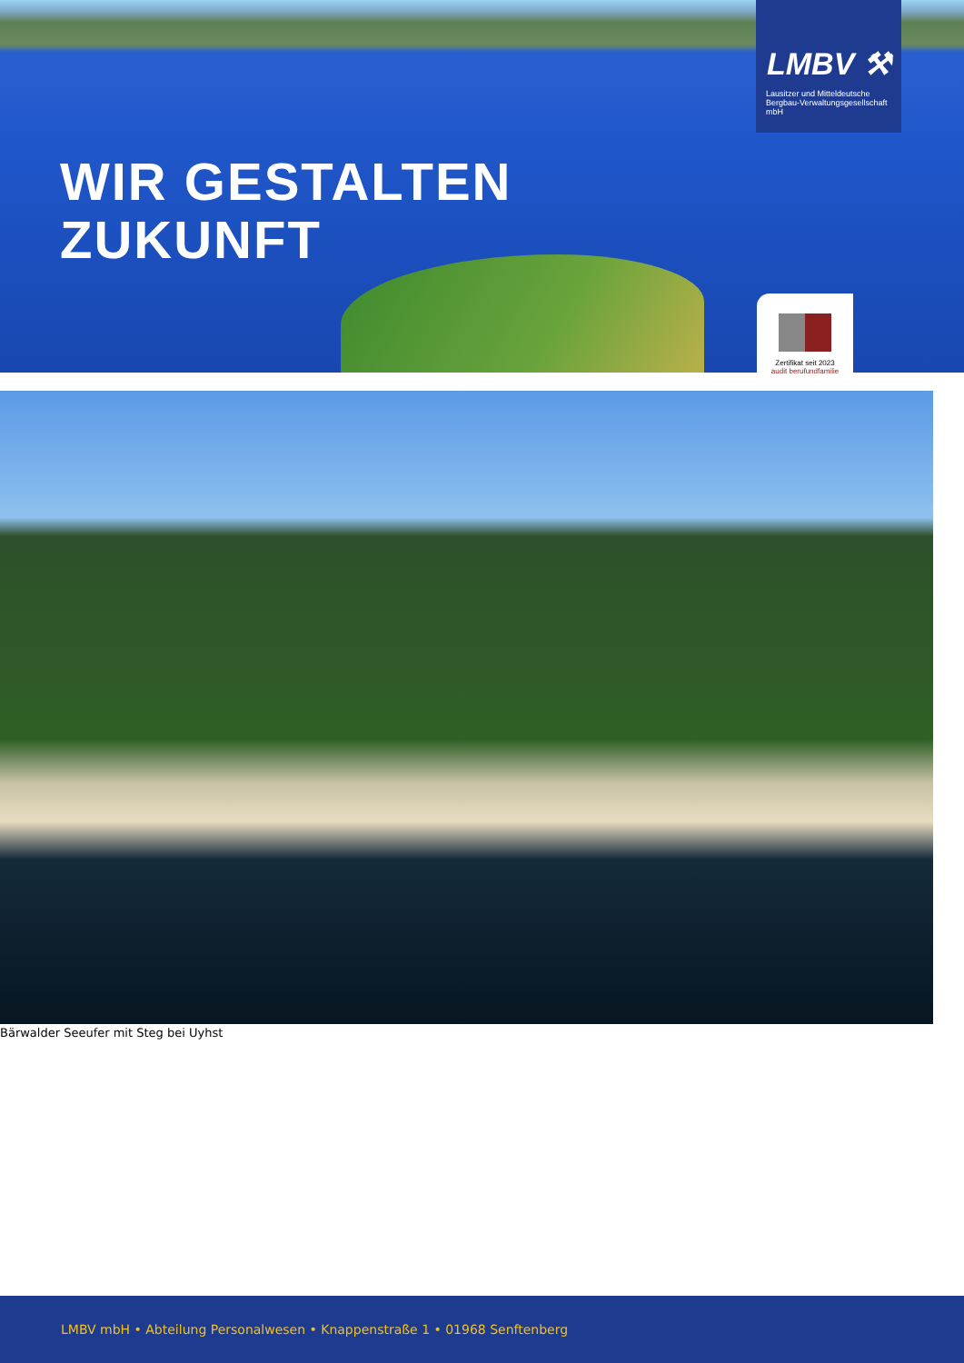WIR GESTALTEN
ZUKUNFT
LMBV ⚒
Lausitzer und Mitteldeutsche
Bergbau-Verwaltungsgesellschaft mbH
Zertifikat seit 2023
audit berufundfamilie
Bärwalder Seeufer mit Steg bei Uyhst
LMBV mbH • Abteilung Personalwesen • Knappenstraße 1 • 01968 Senftenberg